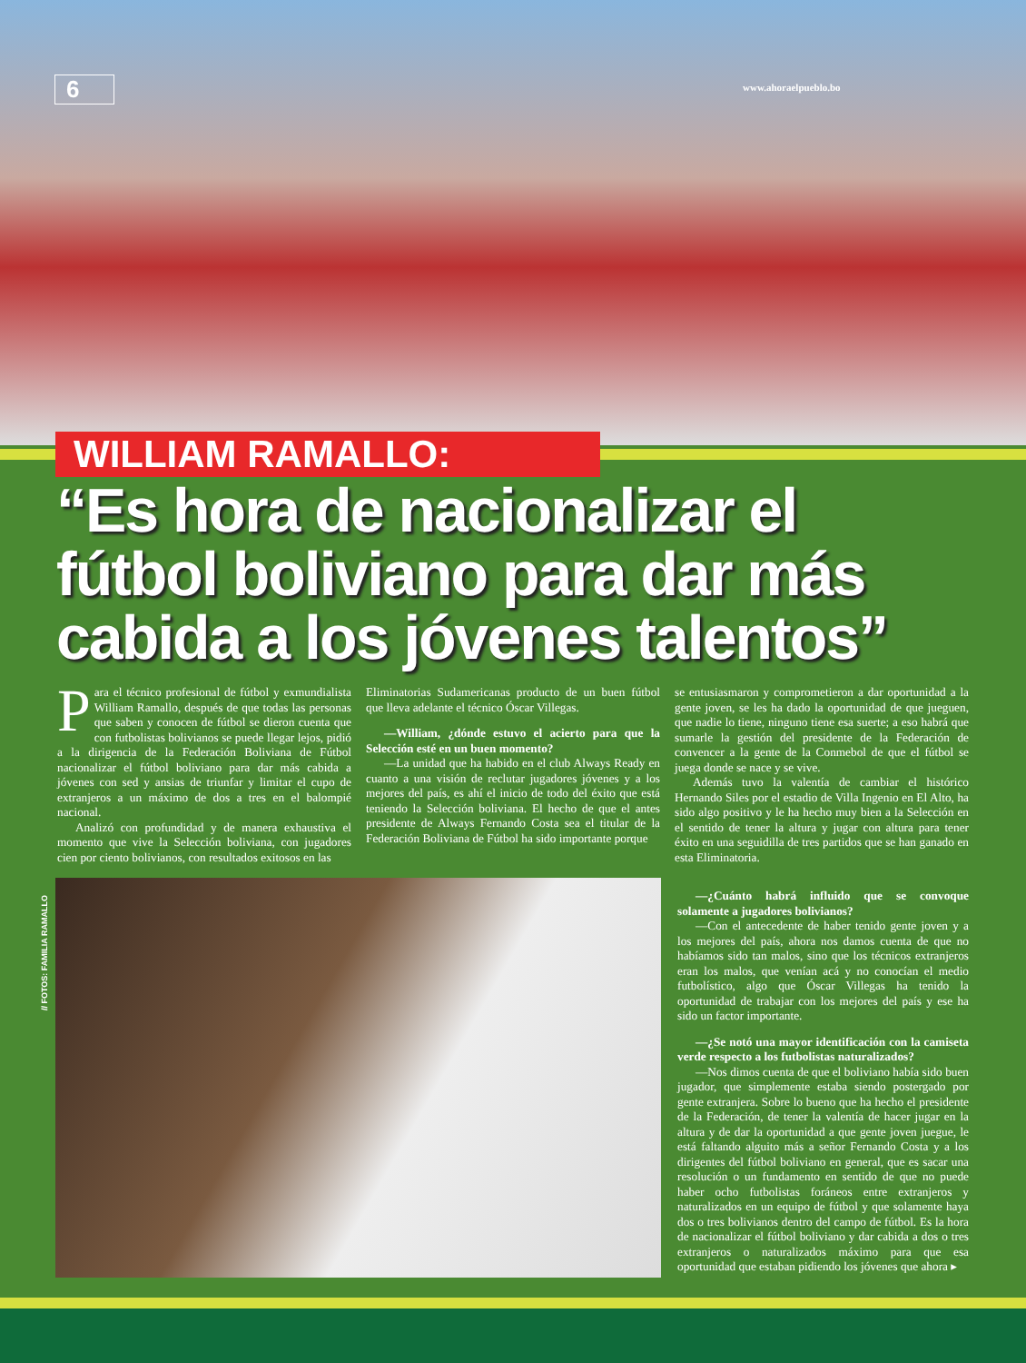6 www.ahoraelpueblo.bo
WILLIAM RAMALLO:
“Es hora de nacionalizar el fútbol boliviano para dar más cabida a los jóvenes talentos”
Para el técnico profesional de fútbol y exmundialista William Ramallo, después de que todas las personas que saben y conocen de fútbol se dieron cuenta que con futbolistas bolivianos se puede llegar lejos, pidió a la dirigencia de la Federación Boliviana de Fútbol nacionalizar el fútbol boliviano para dar más cabida a jóvenes con sed y ansias de triunfar y limitar el cupo de extranjeros a un máximo de dos a tres en el balompié nacional.
Analizó con profundidad y de manera exhaustiva el momento que vive la Selección boliviana, con jugadores cien por ciento bolivianos, con resultados exitosos en las
Eliminatorias Sudamericanas producto de un buen fútbol que lleva adelante el técnico Óscar Villegas.
—William, ¿dónde estuvo el acierto para que la Selección esté en un buen momento?
—La unidad que ha habido en el club Always Ready en cuanto a una visión de reclutar jugadores jóvenes y a los mejores del país, es ahí el inicio de todo del éxito que está teniendo la Selección boliviana. El hecho de que el antes presidente de Always Fernando Costa sea el titular de la Federación Boliviana de Fútbol ha sido importante porque
se entusiasmaron y comprometieron a dar oportunidad a la gente joven, se les ha dado la oportunidad de que jueguen, que nadie lo tiene, ninguno tiene esa suerte; a eso habrá que sumarle la gestión del presidente de la Federación de convencer a la gente de la Conmebol de que el fútbol se juega donde se nace y se vive.
Además tuvo la valentía de cambiar el histórico Hernando Siles por el estadio de Villa Ingenio en El Alto, ha sido algo positivo y le ha hecho muy bien a la Selección en el sentido de tener la altura y jugar con altura para tener éxito en una seguidilla de tres partidos que se han ganado en esta Eliminatoria.
// FOTOS: FAMILIA RAMALLO
—¿Cuánto habrá influido que se convoque solamente a jugadores bolivianos?
—Con el antecedente de haber tenido gente joven y a los mejores del país, ahora nos damos cuenta de que no habíamos sido tan malos, sino que los técnicos extranjeros eran los malos, que venían acá y no conocían el medio futbolístico, algo que Óscar Villegas ha tenido la oportunidad de trabajar con los mejores del país y ese ha sido un factor importante.
—¿Se notó una mayor identificación con la camiseta verde respecto a los futbolistas naturalizados?
—Nos dimos cuenta de que el boliviano había sido buen jugador, que simplemente estaba siendo postergado por gente extranjera. Sobre lo bueno que ha hecho el presidente de la Federación, de tener la valentía de hacer jugar en la altura y de dar la oportunidad a que gente joven juegue, le está faltando alguito más a señor Fernando Costa y a los dirigentes del fútbol boliviano en general, que es sacar una resolución o un fundamento en sentido de que no puede haber ocho futbolistas foráneos entre extranjeros y naturalizados en un equipo de fútbol y que solamente haya dos o tres bolivianos dentro del campo de fútbol. Es la hora de nacionalizar el fútbol boliviano y dar cabida a dos o tres extranjeros o naturalizados máximo para que esa oportunidad que estaban pidiendo los jóvenes que ahora ▸